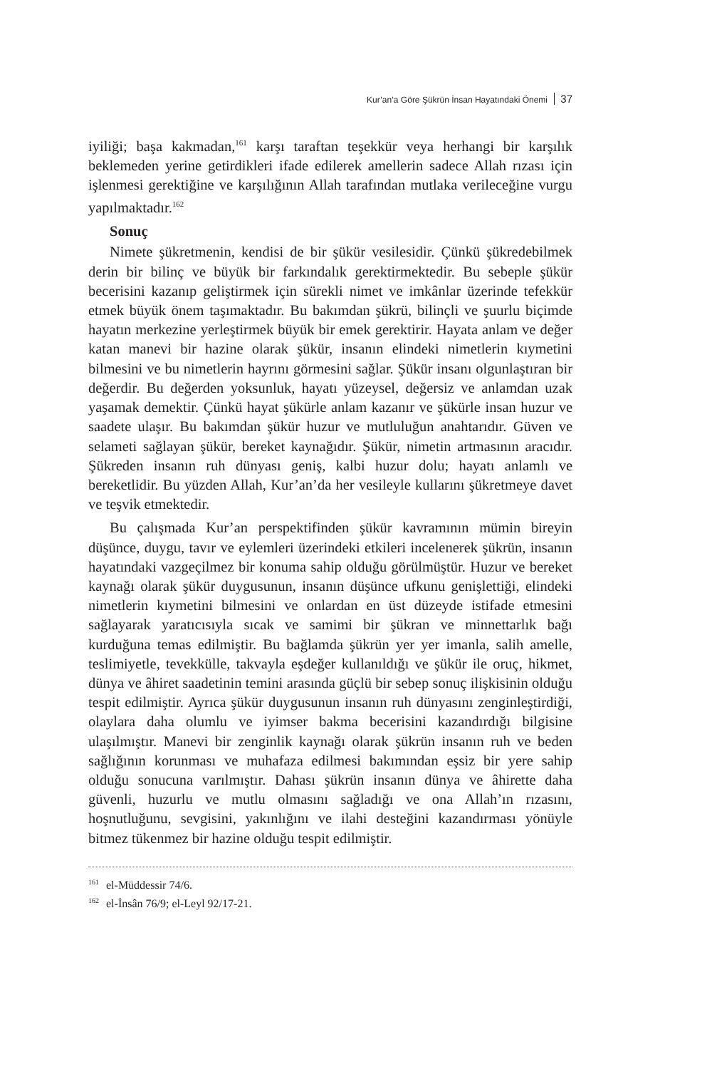Kur’an’a Göre Şükrün İnsan Hayatındaki Önemi 37
iyiliği; başa kakmadan,<sup>161</sup> karşı taraftan teşekkür veya herhangi bir karşılık beklemeden yerine getirdikleri ifade edilerek amellerin sadece Allah rızası için işlenmesi gerektiğine ve karşılığının Allah tarafından mutlaka verileceğine vurgu yapılmaktadır.<sup>162</sup>
Sonuç
Nimete şükretmenin, kendisi de bir şükür vesilesidir. Çünkü şükredebilmek derin bir bilinç ve büyük bir farkındalık gerektirmektedir. Bu sebeple şükür becerisini kazanıp geliştirmek için sürekli nimet ve imkânlar üzerinde tefekkür etmek büyük önem taşımaktadır. Bu bakımdan şükrü, bilinçli ve şuurlu biçimde hayatın merkezine yerleştirmek büyük bir emek gerektirir. Hayata anlam ve değer katan manevi bir hazine olarak şükür, insanın elindeki nimetlerin kıymetini bilmesini ve bu nimetlerin hayrını görmesini sağlar. Şükür insanı olgunlaştıran bir değerdir. Bu değerden yoksunluk, hayatı yüzeysel, değersiz ve anlamdan uzak yaşamak demektir. Çünkü hayat şükürle anlam kazanır ve şükürle insan huzur ve saadete ulaşır. Bu bakımdan şükür huzur ve mutluluğun anahtarıdır. Güven ve selameti sağlayan şükür, bereket kaynağıdır. Şükür, nimetin artmasının aracıdır. Şükreden insanın ruh dünyası geniş, kalbi huzur dolu; hayatı anlamlı ve bereketlidir. Bu yüzden Allah, Kur’an’da her vesileyle kullarını şükretmeye davet ve teşvik etmektedir.
Bu çalışmada Kur’an perspektifinden şükür kavramının mümin bireyin düşünce, duygu, tavır ve eylemleri üzerindeki etkileri incelenerek şükrün, insanın hayatındaki vazgeçilmez bir konuma sahip olduğu görülmüştür. Huzur ve bereket kaynağı olarak şükür duygusunun, insanın düşünce ufkunu genişlettiği, elindeki nimetlerin kıymetini bilmesini ve onlardan en üst düzeyde istifade etmesini sağlayarak yaratıcısıyla sıcak ve samimi bir şükran ve minnettarlık bağı kurduğuna temas edilmiştir. Bu bağlamda şükrün yer yer imanla, salih amelle, teslimiyetle, tevekkülle, takvayla eşdeğer kullanıldığı ve şükür ile oruç, hikmet, dünya ve âhiret saadetinin temini arasında güçlü bir sebep sonuç ilişkisinin olduğu tespit edilmiştir. Ayrıca şükür duygusunun insanın ruh dünyasını zenginleştirdiği, olaylara daha olumlu ve iyimser bakma becerisini kazandırdığı bilgisine ulaşılmıştır. Manevi bir zenginlik kaynağı olarak şükrün insanın ruh ve beden sağlığının korunması ve muhafaza edilmesi bakımından eşsiz bir yere sahip olduğu sonucuna varılmıştır. Dahası şükrün insanın dünya ve âhirette daha güvenli, huzurlu ve mutlu olmasını sağladığı ve ona Allah’ın rızasını, hoşnutluğunu, sevgisini, yakınlığını ve ilahi desteğini kazandırması yönüyle bitmez tükenmez bir hazine olduğu tespit edilmiştir.
<sup>161</sup> el-Müddessir 74/6.
<sup>162</sup> el-İnsân 76/9; el-Leyl 92/17-21.